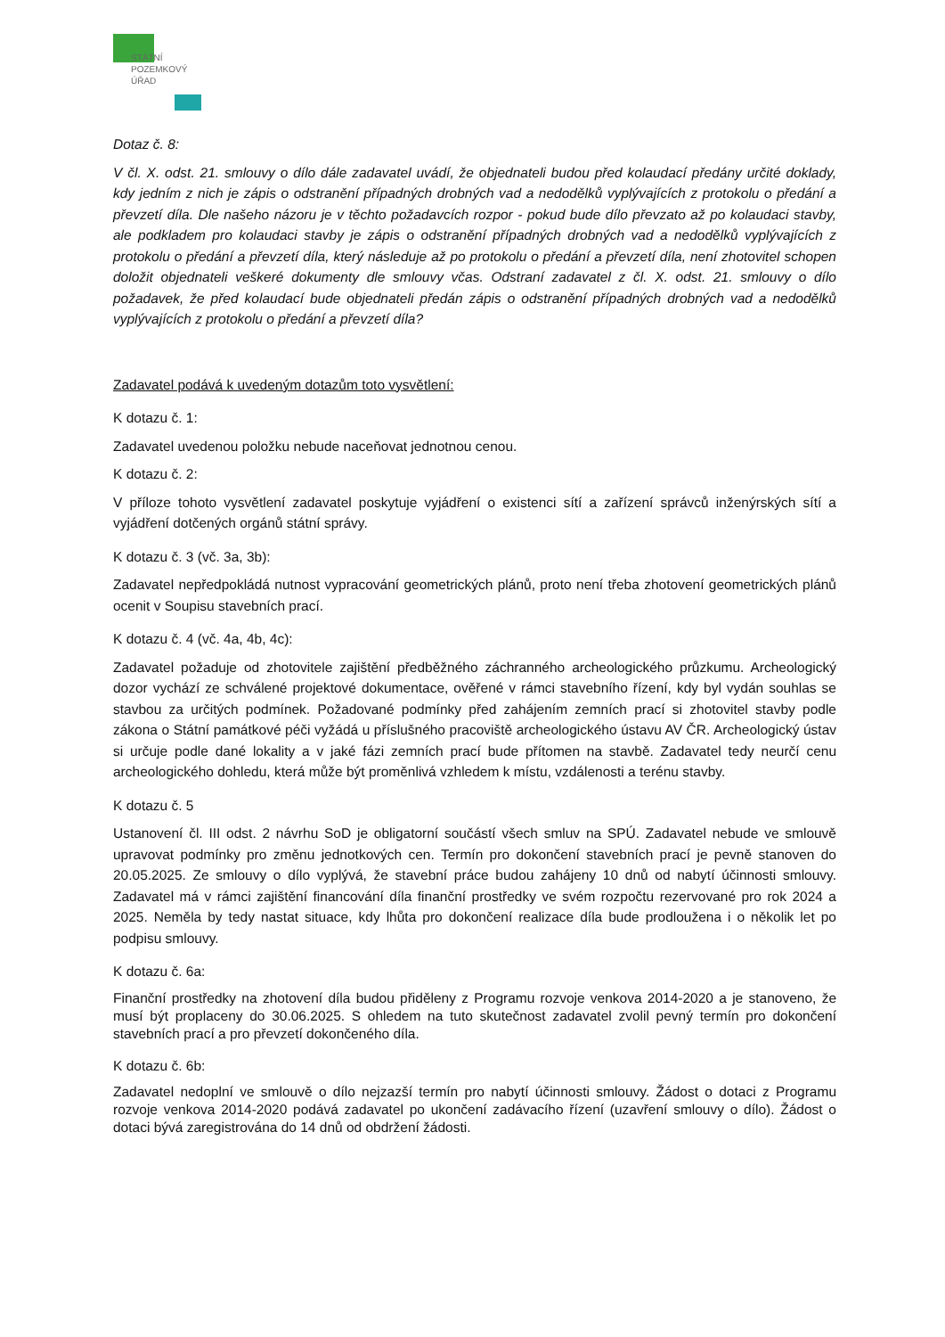STÁTNÍ
POZEMKOVÝ
ÚŘAD
Dotaz č. 8:
V čl. X. odst. 21. smlouvy o dílo dále zadavatel uvádí, že objednateli budou před kolaudací předány určité doklady, kdy jedním z nich je zápis o odstranění případných drobných vad a nedodělků vyplývajících z protokolu o předání a převzetí díla. Dle našeho názoru je v těchto požadavcích rozpor - pokud bude dílo převzato až po kolaudaci stavby, ale podkladem pro kolaudaci stavby je zápis o odstranění případných drobných vad a nedodělků vyplývajících z protokolu o předání a převzetí díla, který následuje až po protokolu o předání a převzetí díla, není zhotovitel schopen doložit objednateli veškeré dokumenty dle smlouvy včas. Odstraní zadavatel z čl. X. odst. 21. smlouvy o dílo požadavek, že před kolaudací bude objednateli předán zápis o odstranění případných drobných vad a nedodělků vyplývajících z protokolu o předání a převzetí díla?
Zadavatel podává k uvedeným dotazům toto vysvětlení:
K dotazu č. 1:
Zadavatel uvedenou položku nebude naceňovat jednotnou cenou.
K dotazu č. 2:
V příloze tohoto vysvětlení zadavatel poskytuje vyjádření o existenci sítí a zařízení správců inženýrských sítí a vyjádření dotčených orgánů státní správy.
K dotazu č. 3 (vč. 3a, 3b):
Zadavatel nepředpokládá nutnost vypracování geometrických plánů, proto není třeba zhotovení geometrických plánů ocenit v Soupisu stavebních prací.
K dotazu č. 4 (vč. 4a, 4b, 4c):
Zadavatel požaduje od zhotovitele zajištění předběžného záchranného archeologického průzkumu. Archeologický dozor vychází ze schválené projektové dokumentace, ověřené v rámci stavebního řízení, kdy byl vydán souhlas se stavbou za určitých podmínek. Požadované podmínky před zahájením zemních prací si zhotovitel stavby podle zákona o Státní památkové péči vyžádá u příslušného pracoviště archeologického ústavu AV ČR. Archeologický ústav si určuje podle dané lokality a v jaké fázi zemních prací bude přítomen na stavbě. Zadavatel tedy neurčí cenu archeologického dohledu, která může být proměnlivá vzhledem k místu, vzdálenosti a terénu stavby.
K dotazu č. 5
Ustanovení čl. III odst. 2 návrhu SoD je obligatorní součástí všech smluv na SPÚ. Zadavatel nebude ve smlouvě upravovat podmínky pro změnu jednotkových cen. Termín pro dokončení stavebních prací je pevně stanoven do 20.05.2025. Ze smlouvy o dílo vyplývá, že stavební práce budou zahájeny 10 dnů od nabytí účinnosti smlouvy. Zadavatel má v rámci zajištění financování díla finanční prostředky ve svém rozpočtu rezervované pro rok 2024 a 2025. Neměla by tedy nastat situace, kdy lhůta pro dokončení realizace díla bude prodloužena i o několik let po podpisu smlouvy.
K dotazu č. 6a:
Finanční prostředky na zhotovení díla budou přiděleny z Programu rozvoje venkova 2014-2020 a je stanoveno, že musí být proplaceny do 30.06.2025. S ohledem na tuto skutečnost zadavatel zvolil pevný termín pro dokončení stavebních prací a pro převzetí dokončeného díla.
K dotazu č. 6b:
Zadavatel nedoplní ve smlouvě o dílo nejzazší termín pro nabytí účinnosti smlouvy. Žádost o dotaci z Programu rozvoje venkova 2014-2020 podává zadavatel po ukončení zadávacího řízení (uzavření smlouvy o dílo). Žádost o dotaci bývá zaregistrována do 14 dnů od obdržení žádosti.